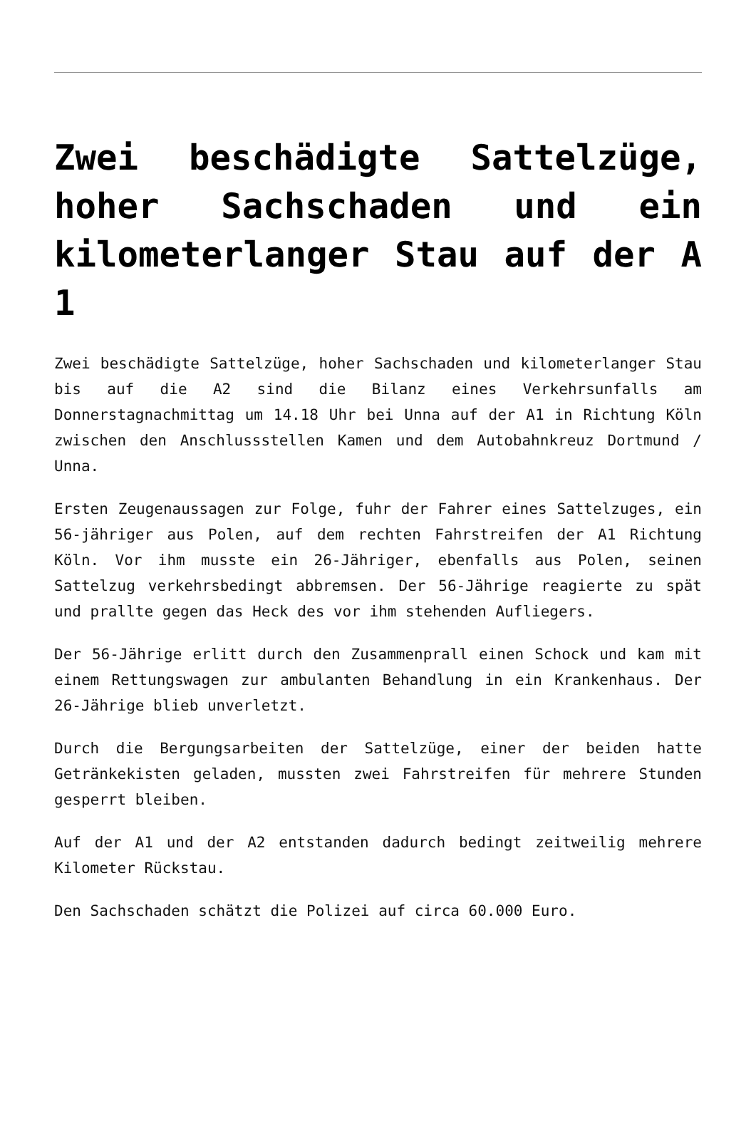Zwei beschädigte Sattelzüge, hoher Sachschaden und ein kilometerlanger Stau auf der A 1
Zwei beschädigte Sattelzüge, hoher Sachschaden und kilometerlanger Stau bis auf die A2 sind die Bilanz eines Verkehrsunfalls am Donnerstagnachmittag um 14.18 Uhr bei Unna auf der A1 in Richtung Köln zwischen den Anschlussstellen Kamen und dem Autobahnkreuz Dortmund / Unna.
Ersten Zeugenaussagen zur Folge, fuhr der Fahrer eines Sattelzuges, ein 56-jähriger aus Polen, auf dem rechten Fahrstreifen der A1 Richtung Köln. Vor ihm musste ein 26-Jähriger, ebenfalls aus Polen, seinen Sattelzug verkehrsbedingt abbremsen. Der 56-Jährige reagierte zu spät und prallte gegen das Heck des vor ihm stehenden Aufliegers.
Der 56-Jährige erlitt durch den Zusammenprall einen Schock und kam mit einem Rettungswagen zur ambulanten Behandlung in ein Krankenhaus. Der 26-Jährige blieb unverletzt.
Durch die Bergungsarbeiten der Sattelzüge, einer der beiden hatte Getränkekisten geladen, mussten zwei Fahrstreifen für mehrere Stunden gesperrt bleiben.
Auf der A1 und der A2 entstanden dadurch bedingt zeitweilig mehrere Kilometer Rückstau.
Den Sachschaden schätzt die Polizei auf circa 60.000 Euro.